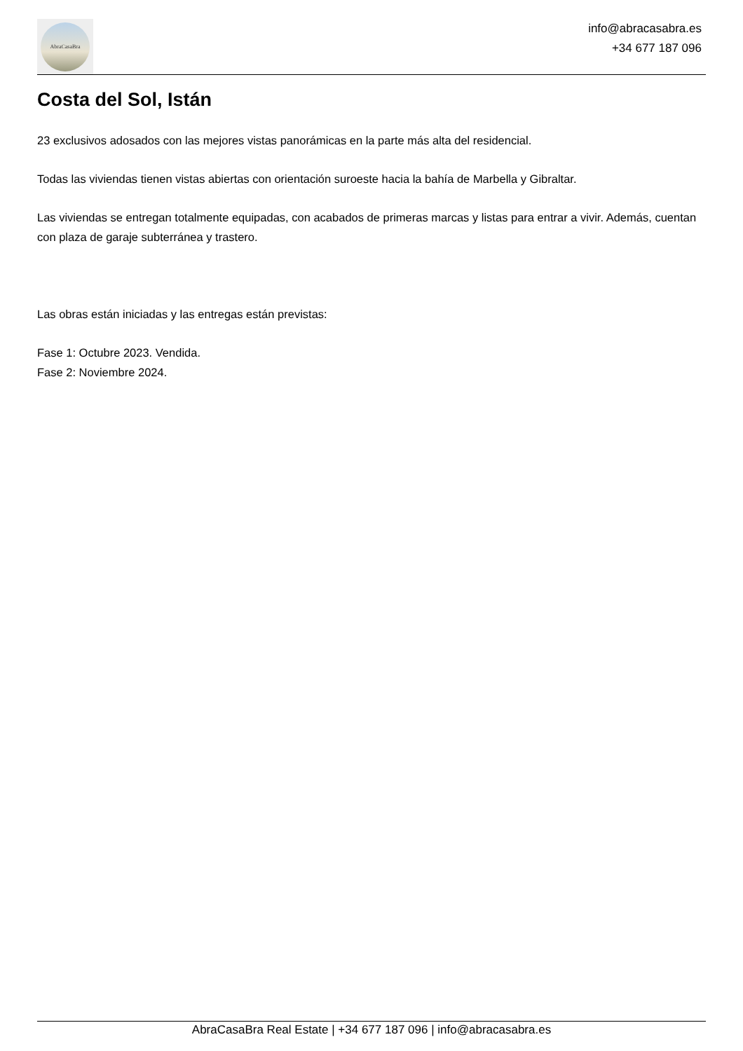AbraCasaBra
info@abracasabra.es
+34 677 187 096
Costa del Sol, Istán
23 exclusivos adosados con las mejores vistas panorámicas en la parte más alta del residencial.
Todas las viviendas tienen vistas abiertas con orientación suroeste hacia la bahía de Marbella y Gibraltar.
Las viviendas se entregan totalmente equipadas, con acabados de primeras marcas y listas para entrar a vivir. Además, cuentan con plaza de garaje subterránea y trastero.
Las obras están iniciadas y las entregas están previstas:
Fase 1: Octubre 2023. Vendida.
Fase 2: Noviembre 2024.
AbraCasaBra Real Estate | +34 677 187 096 | info@abracasabra.es